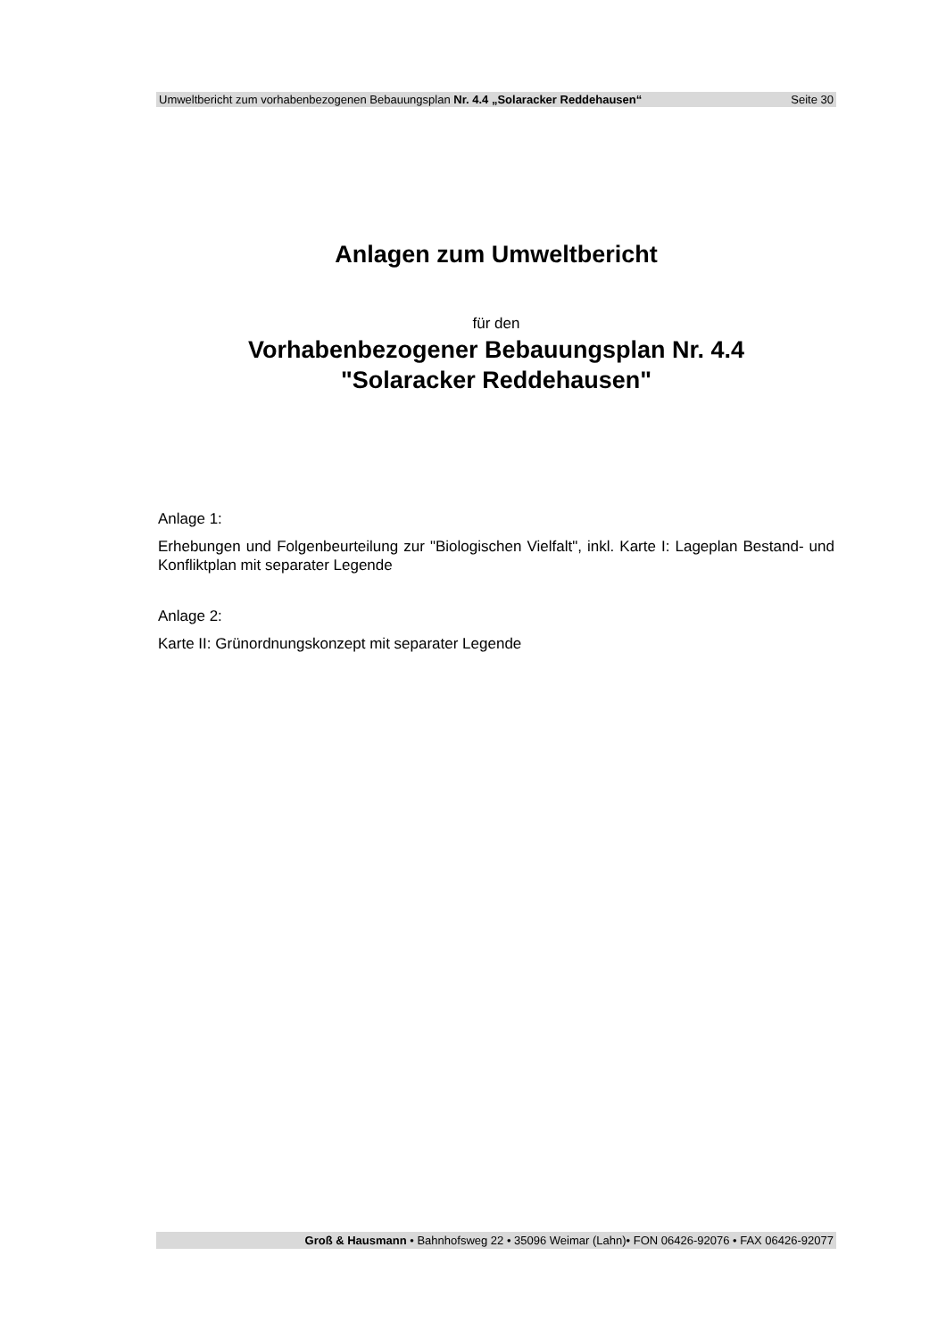Umweltbericht zum vorhabenbezogenen Bebauungsplan Nr. 4.4 „Solaracker Reddehausen“ Seite 30
Anlagen zum Umweltbericht
für den
Vorhabenbezogener Bebauungsplan Nr. 4.4
"Solaracker Reddehausen"
Anlage 1:
Erhebungen und Folgenbeurteilung zur "Biologischen Vielfalt", inkl. Karte I: Lageplan Bestand- und Konfliktplan mit separater Legende
Anlage 2:
Karte II: Grünordnungskonzept mit separater Legende
Groß & Hausmann • Bahnhofsweg 22 • 35096 Weimar (Lahn)• FON 06426-92076 • FAX 06426-92077